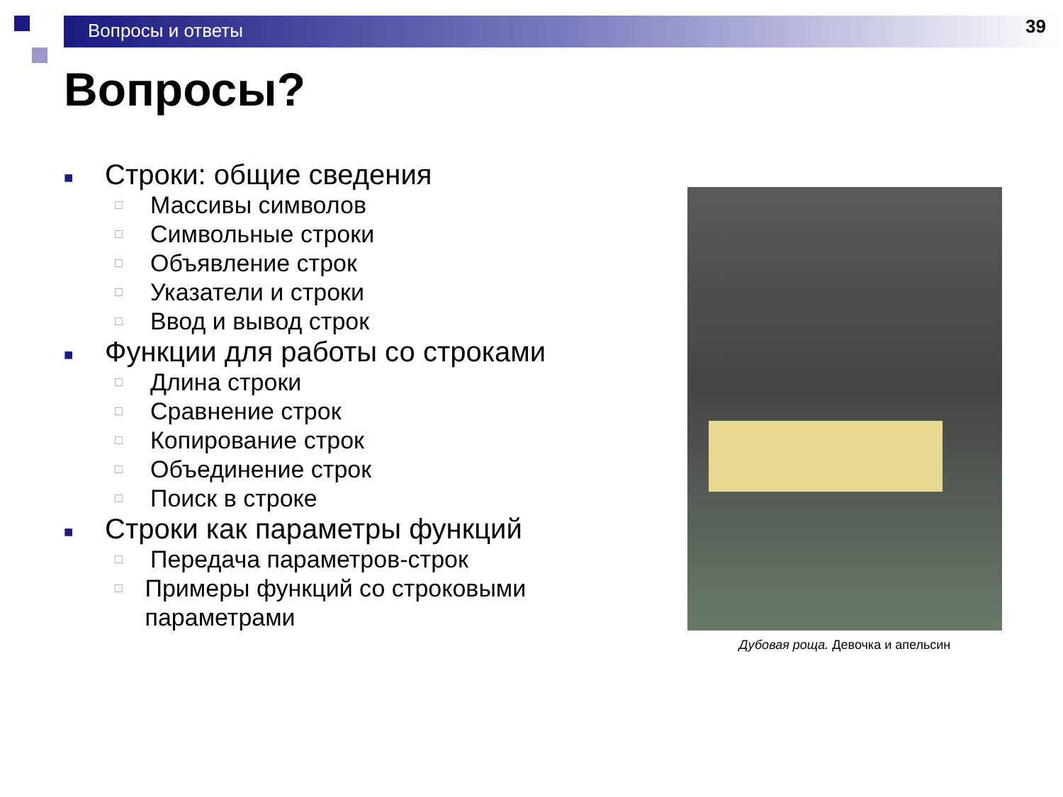Вопросы и ответы
39
Вопросы?
■ Строки: общие сведения
□ Массивы символов
□ Символьные строки
□ Объявление строк
□ Указатели и строки
□ Ввод и вывод строк
■ Функции для работы со строками
□ Длина строки
□ Сравнение строк
□ Копирование строк
□ Объединение строк
□ Поиск в строке
■ Строки как параметры функций
□ Передача параметров-строк
□ Примеры функций со строковыми параметрами
Дубовая роща. Девочка и апельсин